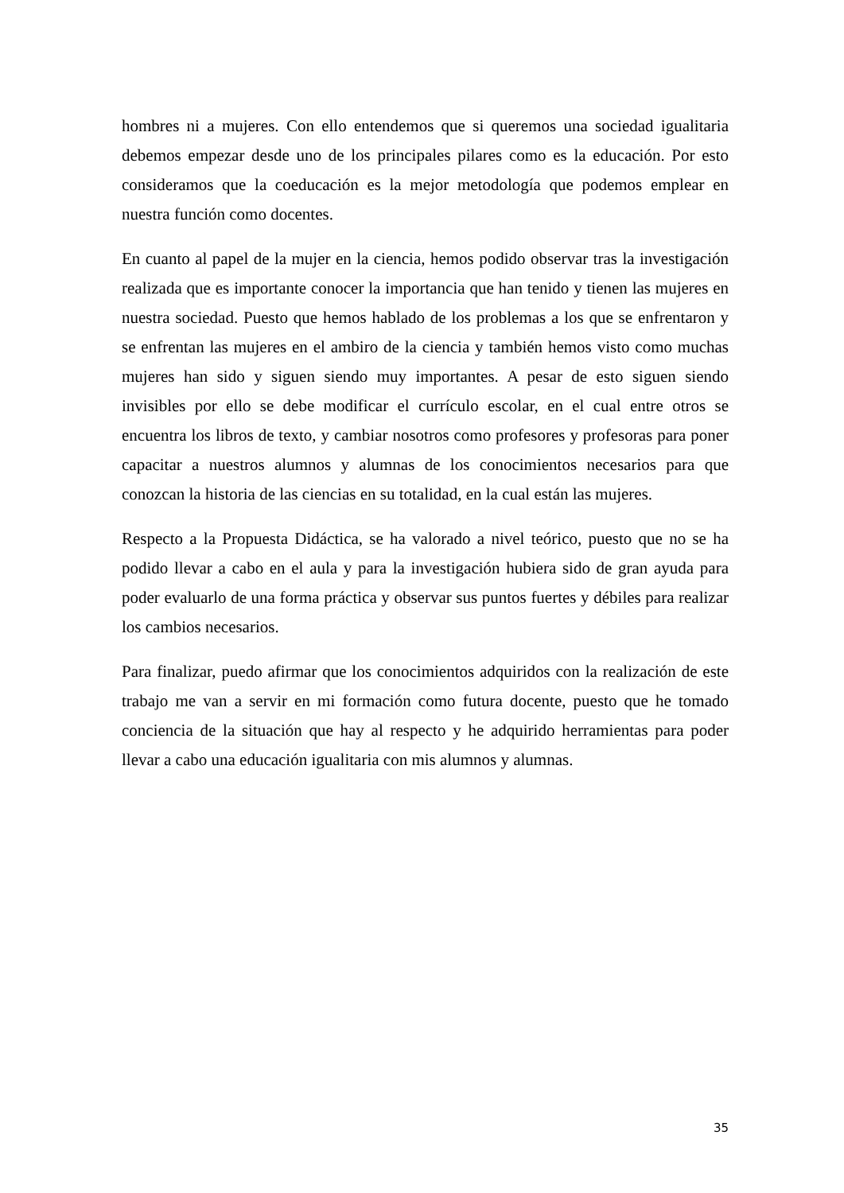hombres ni a mujeres. Con ello entendemos que si queremos una sociedad igualitaria debemos empezar desde uno de los principales pilares como es la educación. Por esto consideramos que la coeducación es la mejor metodología que podemos emplear en nuestra función como docentes.
En cuanto al papel de la mujer en la ciencia, hemos podido observar tras la investigación realizada que es importante conocer la importancia que han tenido y tienen las mujeres en nuestra sociedad. Puesto que hemos hablado de los problemas a los que se enfrentaron y se enfrentan las mujeres en el ambiro de la ciencia y también hemos visto como muchas mujeres han sido y siguen siendo muy importantes. A pesar de esto siguen siendo invisibles por ello se debe modificar el currículo escolar, en el cual entre otros se encuentra los libros de texto, y cambiar nosotros como profesores y profesoras para poner capacitar a nuestros alumnos y alumnas de los conocimientos necesarios para que conozcan la historia de las ciencias en su totalidad, en la cual están las mujeres.
Respecto a la Propuesta Didáctica, se ha valorado a nivel teórico, puesto que no se ha podido llevar a cabo en el aula y para la investigación hubiera sido de gran ayuda para poder evaluarlo de una forma práctica y observar sus puntos fuertes y débiles para realizar los cambios necesarios.
Para finalizar, puedo afirmar que los conocimientos adquiridos con la realización de este trabajo me van a servir en mi formación como futura docente, puesto que he tomado conciencia de la situación que hay al respecto y he adquirido herramientas para poder llevar a cabo una educación igualitaria con mis alumnos y alumnas.
35